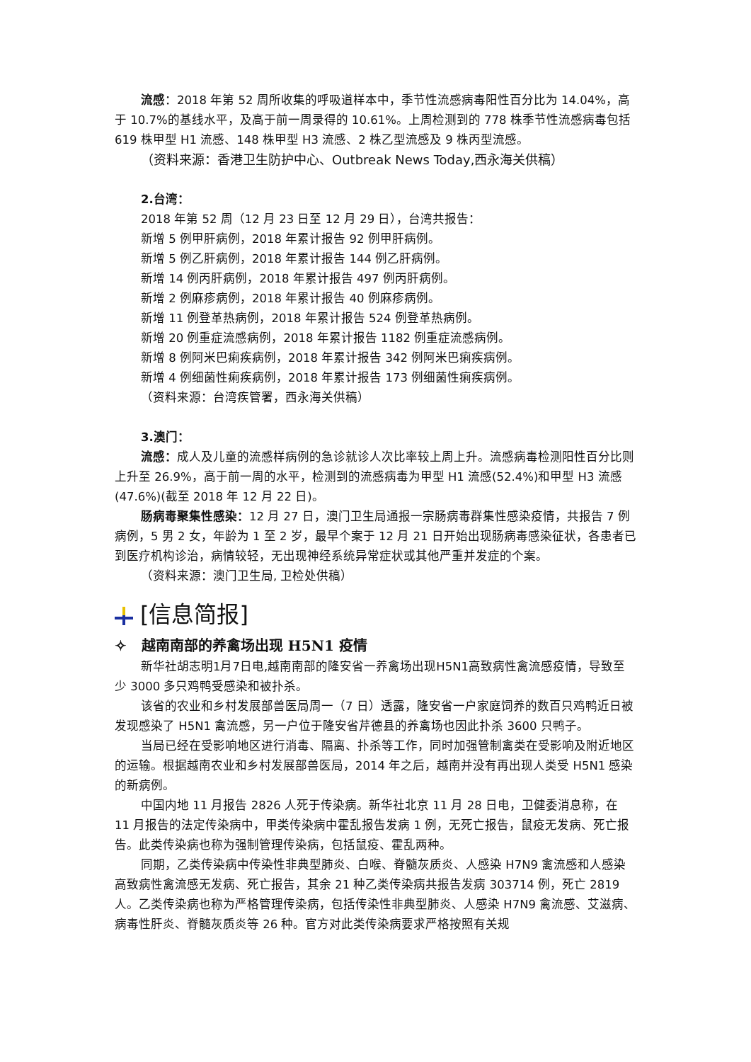流感：2018 年第 52 周所收集的呼吸道样本中，季节性流感病毒阳性百分比为 14.04%，高于 10.7%的基线水平，及高于前一周录得的 10.61%。上周检测到的 778 株季节性流感病毒包括 619 株甲型 H1 流感、148 株甲型 H3 流感、2 株乙型流感及 9 株丙型流感。
（资料来源：香港卫生防护中心、Outbreak News Today,西永海关供稿）
2.台湾：
2018 年第 52 周（12 月 23 日至 12 月 29 日），台湾共报告：
新增 5 例甲肝病例，2018 年累计报告 92 例甲肝病例。
新增 5 例乙肝病例，2018 年累计报告 144 例乙肝病例。
新增 14 例丙肝病例，2018 年累计报告 497 例丙肝病例。
新增 2 例麻疹病例，2018 年累计报告 40 例麻疹病例。
新增 11 例登革热病例，2018 年累计报告 524 例登革热病例。
新增 20 例重症流感病例，2018 年累计报告 1182 例重症流感病例。
新增 8 例阿米巴痢疾病例，2018 年累计报告 342 例阿米巴痢疾病例。
新增 4 例细菌性痢疾病例，2018 年累计报告 173 例细菌性痢疾病例。
（资料来源：台湾疾管署，西永海关供稿）
3.澳门：
流感：成人及儿童的流感样病例的急诊就诊人次比率较上周上升。流感病毒检测阳性百分比则上升至 26.9%，高于前一周的水平，检测到的流感病毒为甲型 H1 流感(52.4%)和甲型 H3 流感(47.6%)(截至 2018 年 12 月 22 日)。
肠病毒聚集性感染：12 月 27 日，澳门卫生局通报一宗肠病毒群集性感染疫情，共报告 7 例病例，5 男 2 女，年龄为 1 至 2 岁，最早个案于 12 月 21 日开始出现肠病毒感染征状，各患者已到医疗机构诊治，病情较轻，无出现神经系统异常症状或其他严重并发症的个案。
（资料来源：澳门卫生局, 卫检处供稿）
[信息简报]
✧ 越南南部的养禽场出现 H5N1 疫情
新华社胡志明1月7日电,越南南部的隆安省一养禽场出现H5N1高致病性禽流感疫情，导致至少 3000 多只鸡鸭受感染和被扑杀。
该省的农业和乡村发展部兽医局周一（7 日）透露，隆安省一户家庭饲养的数百只鸡鸭近日被发现感染了 H5N1 禽流感，另一户位于隆安省芹德县的养禽场也因此扑杀 3600 只鸭子。
当局已经在受影响地区进行消毒、隔离、扑杀等工作，同时加强管制禽类在受影响及附近地区的运输。根据越南农业和乡村发展部兽医局，2014 年之后，越南并没有再出现人类受 H5N1 感染的新病例。
中国内地 11 月报告 2826 人死于传染病。新华社北京 11 月 28 日电，卫健委消息称，在 11 月报告的法定传染病中，甲类传染病中霍乱报告发病 1 例，无死亡报告，鼠疫无发病、死亡报告。此类传染病也称为强制管理传染病，包括鼠疫、霍乱两种。
同期，乙类传染病中传染性非典型肺炎、白喉、脊髓灰质炎、人感染 H7N9 禽流感和人感染高致病性禽流感无发病、死亡报告，其余 21 种乙类传染病共报告发病 303714 例，死亡 2819 人。乙类传染病也称为严格管理传染病，包括传染性非典型肺炎、人感染 H7N9 禽流感、艾滋病、病毒性肝炎、脊髓灰质炎等 26 种。官方对此类传染病要求严格按照有关规